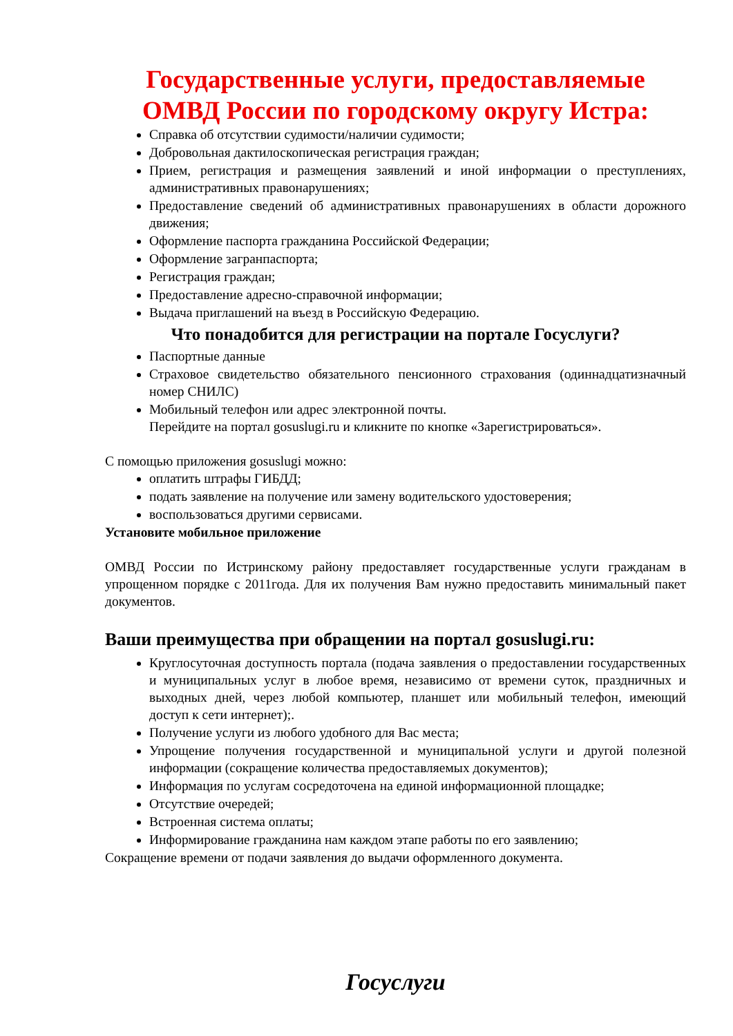Государственные услуги, предоставляемые ОМВД России по городскому округу Истра:
Справка об отсутствии судимости/наличии судимости;
Добровольная дактилоскопическая регистрация граждан;
Прием, регистрация и размещения заявлений и иной информации о преступлениях, административных правонарушениях;
Предоставление сведений об административных правонарушениях в области дорожного движения;
Оформление паспорта гражданина Российской Федерации;
Оформление загранпаспорта;
Регистрация граждан;
Предоставление адресно-справочной информации;
Выдача приглашений на въезд в Российскую Федерацию.
Что понадобится для регистрации на портале Госуслуги?
Паспортные данные
Страховое свидетельство обязательного пенсионного страхования (одиннадцатизначный номер СНИЛС)
Мобильный телефон или адрес электронной почты.
Перейдите на портал gosuslugi.ru и кликните по кнопке «Зарегистрироваться».
С помощью приложения gosuslugi можно:
оплатить штрафы ГИБДД;
подать заявление на получение или замену водительского удостоверения;
воспользоваться другими сервисами.
Установите мобильное приложение
ОМВД России по Истринскому району предоставляет государственные услуги гражданам в упрощенном порядке с 2011года. Для их получения Вам нужно предоставить минимальный пакет документов.
Ваши преимущества при обращении на портал gosuslugi.ru:
Круглосуточная доступность портала (подача заявления о предоставлении государственных и муниципальных услуг в любое время, независимо от времени суток, праздничных и выходных дней, через любой компьютер, планшет или мобильный телефон, имеющий доступ к сети интернет);.
Получение услуги из любого удобного для Вас места;
Упрощение получения государственной и муниципальной услуги и другой полезной информации (сокращение количества предоставляемых документов);
Информация по услугам сосредоточена на единой информационной площадке;
Отсутствие очередей;
Встроенная система оплаты;
Информирование гражданина нам каждом этапе работы по его заявлению;
Сокращение времени от подачи заявления до выдачи оформленного документа.
Госуслуги